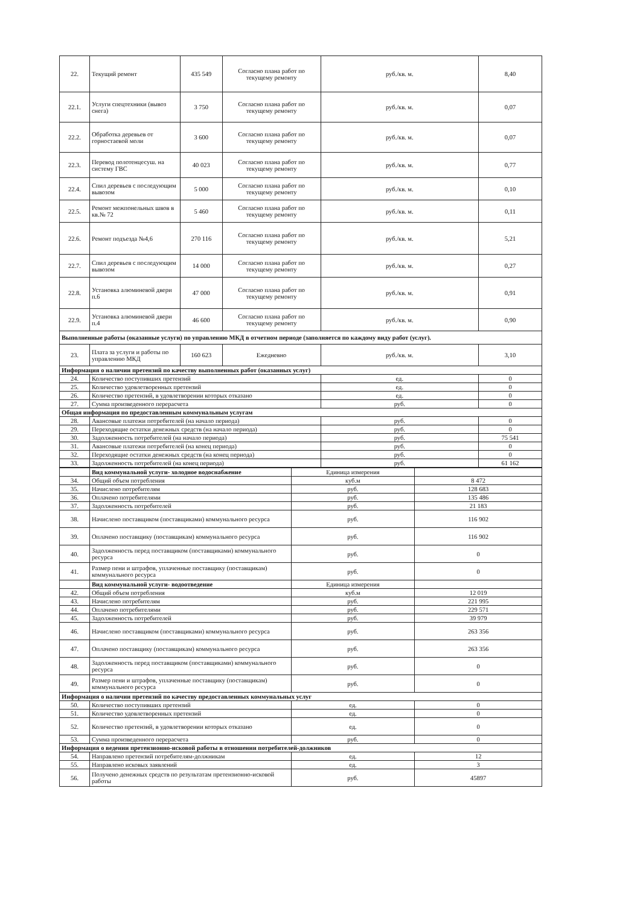| 22. | Текущий ремонт | 435 549 | Согласно плана работ по текущему ремонту | руб./кв. м. | 8,40 |
| 22.1. | Услуги спецтехники (вывоз снега) | 3 750 | Согласно плана работ по текущему ремонту | руб./кв. м. | 0,07 |
| 22.2. | Обработка деревьев от горностаевой моли | 3 600 | Согласно плана работ по текущему ремонту | руб./кв. м. | 0,07 |
| 22.3. | Перевод полотенцесуш. на систему ГВС | 40 023 | Согласно плана работ по текущему ремонту | руб./кв. м. | 0,77 |
| 22.4. | Спил деревьев с последующим вывозом | 5 000 | Согласно плана работ по текущему ремонту | руб./кв. м. | 0,10 |
| 22.5. | Ремонт межпонельных швов в кв.№ 72 | 5 460 | Согласно плана работ по текущему ремонту | руб./кв. м. | 0,11 |
| 22.6. | Ремонт подъезда №4,6 | 270 116 | Согласно плана работ по текущему ремонту | руб./кв. м. | 5,21 |
| 22.7. | Спил деревьев с последующим вывозом | 14 000 | Согласно плана работ по текущему ремонту | руб./кв. м. | 0,27 |
| 22.8. | Установка алюминевой двери п.6 | 47 000 | Согласно плана работ по текущему ремонту | руб./кв. м. | 0,91 |
| 22.9. | Установка алюминевой двери п.4 | 46 600 | Согласно плана работ по текущему ремонту | руб./кв. м. | 0,90 |
| Выполненные работы (оказанные услуги) по управлению МКД в отчетном периоде (заполняется по каждому виду работ (услуг). | | | | | |
| 23. | Плата за услуги и работы по управлению МКД | 160 623 | Ежедневно | руб./кв. м. | 3,10 |
| Информация о наличии претензий по качеству выполненных работ (оказанных услуг) | | | | | |
| 24. | Количество поступивших претензий | | | ед. | 0 |
| 25. | Количество удовлетворенных претензий | | | ед. | 0 |
| 26. | Количество претензий, в удовлетворении которых отказано | | | ед. | 0 |
| 27. | Сумма произведенного перерасчета | | | руб. | 0 |
| Общая информация по предоставленным коммунальным услугам | | | | | |
| 28. | Авансовые платежи потребителей (на начало периода) | | | руб. | 0 |
| 29. | Переходящие остатки денежных средств (на начало периода) | | | руб. | 0 |
| 30. | Задолженность потребителей (на начало периода) | | | руб. | 75 541 |
| 31. | Авансовые платежи потребителей (на конец периода) | | | руб. | 0 |
| 32. | Переходящие остатки денежных средств (на конец периода) | | | руб. | 0 |
| 33. | Задолженность потребителей (на конец периода) | | | руб. | 61 162 |
| | Вид коммунальной услуги- холодное водоснабжение | Единица измерения | |
| 34. | Общий объем потребления | куб.м | 8 472 |
| 35. | Начислено потребителям | руб. | 128 683 |
| 36. | Оплачено потребителями | руб. | 135 486 |
| 37. | Задолженность потребителей | руб. | 21 183 |
| 38. | Начислено поставщиком (поставщиками) коммунального ресурса | руб. | 116 902 |
| 39. | Оплачено поставщику (поставщикам) коммунального ресурса | руб. | 116 902 |
| 40. | Задолженность перед поставщиком (поставщиками) коммунального ресурса | руб. | 0 |
| 41. | Размер пени и штрафов, уплаченные поставщику (поставщикам) коммунального ресурса | руб. | 0 |
| | Вид коммунальной услуги- водоотведение | Единица измерения | |
| 42. | Общий объем потребления | куб.м | 12 019 |
| 43. | Начислено потребителям | руб. | 221 995 |
| 44. | Оплачено потребителями | руб. | 229 571 |
| 45. | Задолженность потребителей | руб. | 39 979 |
| 46. | Начислено поставщиком (поставщиками) коммунального ресурса | руб. | 263 356 |
| 47. | Оплачено поставщику (поставщикам) коммунального ресурса | руб. | 263 356 |
| 48. | Задолженность перед поставщиком (поставщиками) коммунального ресурса | руб. | 0 |
| 49. | Размер пени и штрафов, уплаченные поставщику (поставщикам) коммунального ресурса | руб. | 0 |
| Информация о наличии претензий по качеству предоставленных коммунальных услуг | | | |
| 50. | Количество поступивших претензий | ед. | 0 |
| 51. | Количество удовлетворенных претензий | ед. | 0 |
| 52. | Количество претензий, в удовлетворении которых отказано | ед. | 0 |
| 53. | Сумма произведенного перерасчета | руб. | 0 |
| Информация о ведении претензионно-исковой работы в отношении потребителей-должников | | | |
| 54. | Направлено претензий потребителям-должникам | ед. | 12 |
| 55. | Направлено исковых заявлений | ед. | 3 |
| 56. | Получено денежных средств по результатам претензионно-исковой работы | руб. | 45897 |